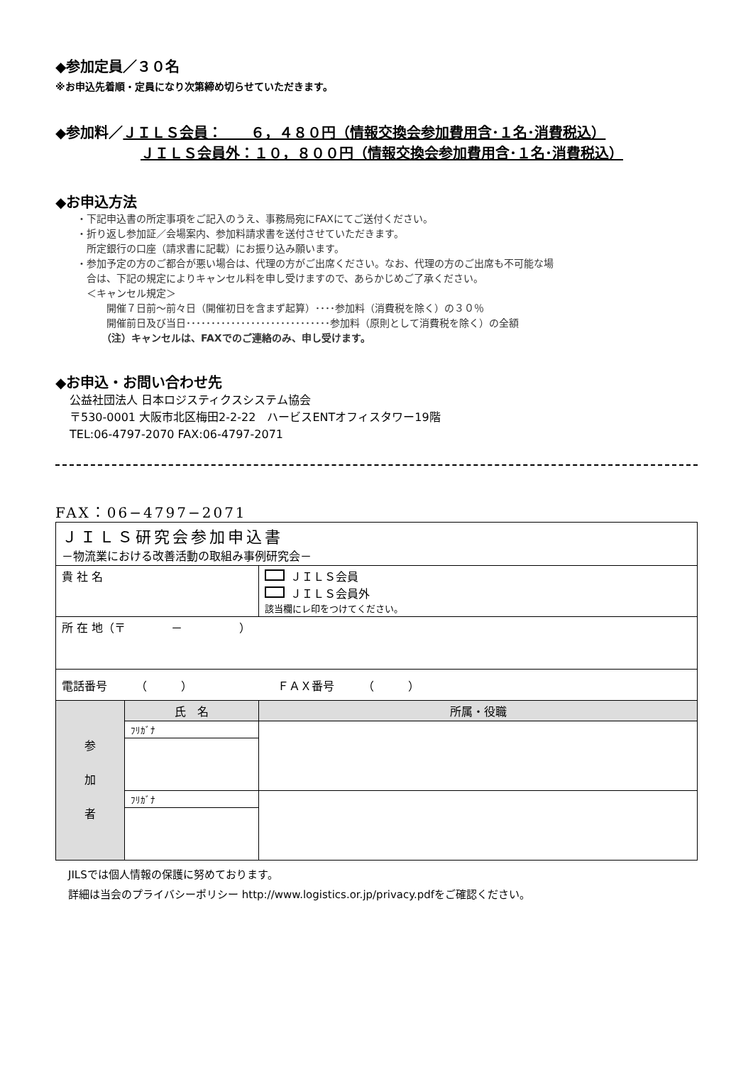◆参加定員／３０名
※お申込先着順・定員になり次第締め切らせていただきます。
◆参加料／ＪＩＬＳ会員：　　６，４８０円（情報交換会参加費用含･１名･消費税込）
ＪＩＬＳ会員外：１０，８００円（情報交換会参加費用含･１名･消費税込）
◆お申込方法
・下記申込書の所定事項をご記入のうえ、事務局宛にFAXにてご送付ください。
・折り返し参加証／会場案内、参加料請求書を送付させていただきます。
　所定銀行の口座（請求書に記載）にお振り込み願います。
・参加予定の方のご都合が悪い場合は、代理の方がご出席ください。なお、代理の方のご出席も不可能な場
　合は、下記の規定によりキャンセル料を申し受けますので、あらかじめご了承ください。
　＜キャンセル規定＞
　　　開催７日前～前々日（開催初日を含まず起算）････参加料（消費税を除く）の３０％
　　　開催前日及び当日･････････････････････････････参加料（原則として消費税を除く）の全額
　　　（注）キャンセルは、FAXでのご連絡のみ、申し受けます。
◆お申込・お問い合わせ先
公益社団法人 日本ロジスティクスシステム協会
〒530-0001 大阪市北区梅田2-2-22　ハービスENTオフィスタワー19階
TEL:06-4797-2070 FAX:06-4797-2071
FAX：06−4797−2071
| ＪＩＬＳ研究会参加申込書 －物流業における改善活動の取組み事例研究会－ | | | |
| 貴 社 名 | | | ＪＩＬＳ会員 ＪＩＬＳ会員外 該当欄にレ印をつけてください。 |
| 所 在 地（〒 － ） | | | |
| 電話番号 （ ） ＦＡＸ番号 （ ） | | | |
| 参 加 者 | 氏 名 | 所属・役職 | |
| | ﾌﾘｶﾞﾅ | | |
| | ﾌﾘｶﾞﾅ | | |
JILSでは個人情報の保護に努めております。
詳細は当会のプライバシーポリシー http://www.logistics.or.jp/privacy.pdfをご確認ください。